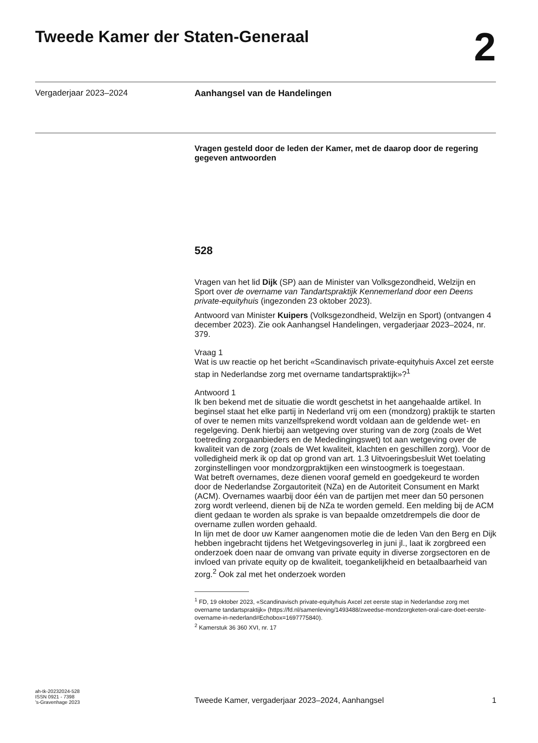Tweede Kamer der Staten-Generaal
2
Vergaderjaar 2023–2024 Aanhangsel van de Handelingen
Vragen gesteld door de leden der Kamer, met de daarop door de regering gegeven antwoorden
528
Vragen van het lid Dijk (SP) aan de Minister van Volksgezondheid, Welzijn en Sport over de overname van Tandartspraktijk Kennemerland door een Deens private-equityhuis (ingezonden 23 oktober 2023).
Antwoord van Minister Kuipers (Volksgezondheid, Welzijn en Sport) (ontvangen 4 december 2023). Zie ook Aanhangsel Handelingen, vergaderjaar 2023–2024, nr. 379.
Vraag 1
Wat is uw reactie op het bericht «Scandinavisch private-equityhuis Axcel zet eerste stap in Nederlandse zorg met overname tandartspraktijk»?<sup>1</sup>
Antwoord 1
Ik ben bekend met de situatie die wordt geschetst in het aangehaalde artikel. In beginsel staat het elke partij in Nederland vrij om een (mondzorg) praktijk te starten of over te nemen mits vanzelfsprekend wordt voldaan aan de geldende wet- en regelgeving. Denk hierbij aan wetgeving over sturing van de zorg (zoals de Wet toetreding zorgaanbieders en de Mededingingswet) tot aan wetgeving over de kwaliteit van de zorg (zoals de Wet kwaliteit, klachten en geschillen zorg). Voor de volledigheid merk ik op dat op grond van art. 1.3 Uitvoeringsbesluit Wet toelating zorginstellingen voor mondzorgpraktijken een winstoogmerk is toegestaan.
Wat betreft overnames, deze dienen vooraf gemeld en goedgekeurd te worden door de Nederlandse Zorgautoriteit (NZa) en de Autoriteit Consument en Markt (ACM). Overnames waarbij door één van de partijen met meer dan 50 personen zorg wordt verleend, dienen bij de NZa te worden gemeld. Een melding bij de ACM dient gedaan te worden als sprake is van bepaalde omzetdrempels die door de overname zullen worden gehaald.
In lijn met de door uw Kamer aangenomen motie die de leden Van den Berg en Dijk hebben ingebracht tijdens het Wetgevingsoverleg in juni jl., laat ik zorgbreed een onderzoek doen naar de omvang van private equity in diverse zorgsectoren en de invloed van private equity op de kwaliteit, toegankelijkheid en betaalbaarheid van zorg.<sup>2</sup> Ook zal met het onderzoek worden
<sup>1</sup> FD, 19 oktober 2023, «Scandinavisch private-equityhuis Axcel zet eerste stap in Nederlandse zorg met overname tandartspraktijk» (https://fd.nl/samenleving/1493488/zweedse-mondzorgketen-oral-care-doet-eerste-overname-in-nederland#Echobox=1697775840).
<sup>2</sup> Kamerstuk 36 360 XVI, nr. 17
ah-tk-20232024-528
ISSN 0921 - 7398
's-Gravenhage 2023
Tweede Kamer, vergaderjaar 2023–2024, Aanhangsel
1